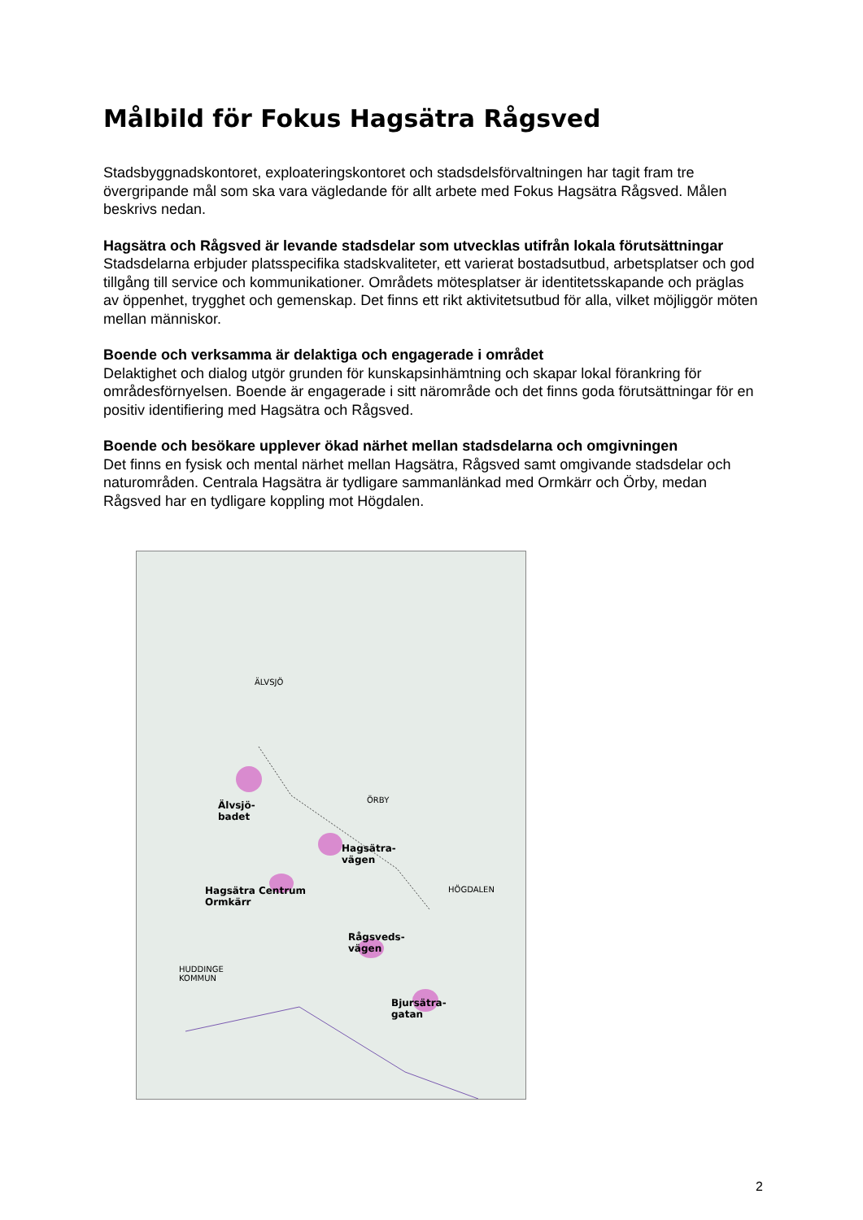Målbild för Fokus Hagsätra Rågsved
Stadsbyggnadskontoret, exploateringskontoret och stadsdelsförvaltningen har tagit fram tre övergripande mål som ska vara vägledande för allt arbete med Fokus Hagsätra Rågsved. Målen beskrivs nedan.
Hagsätra och Rågsved är levande stadsdelar som utvecklas utifrån lokala förutsättningar
Stadsdelarna erbjuder platsspecifika stadskvaliteter, ett varierat bostadsutbud, arbetsplatser och god tillgång till service och kommunikationer. Områdets mötesplatser är identitetsskapande och präglas av öppenhet, trygghet och gemenskap. Det finns ett rikt aktivitetsutbud för alla, vilket möjliggör möten mellan människor.
Boende och verksamma är delaktiga och engagerade i området
Delaktighet och dialog utgör grunden för kunskapsinhämtning och skapar lokal förankring för områdesförnyelsen. Boende är engagerade i sitt närområde och det finns goda förutsättningar för en positiv identifiering med Hagsätra och Rågsved.
Boende och besökare upplever ökad närhet mellan stadsdelarna och omgivningen
Det finns en fysisk och mental närhet mellan Hagsätra, Rågsved samt omgivande stadsdelar och naturområden. Centrala Hagsätra är tydligare sammanlänkad med Ormkärr och Örby, medan Rågsved har en tydligare koppling mot Högdalen.
ÄLVSJÖ
ÖRBY
HÖGDALEN
Älvsjö-
badet
Hagsätra-
vägen
Hagsätra Centrum
Ormkärr
Rågsveds-
vägen
HUDDINGE
KOMMUN
Bjursätra-
gatan
2